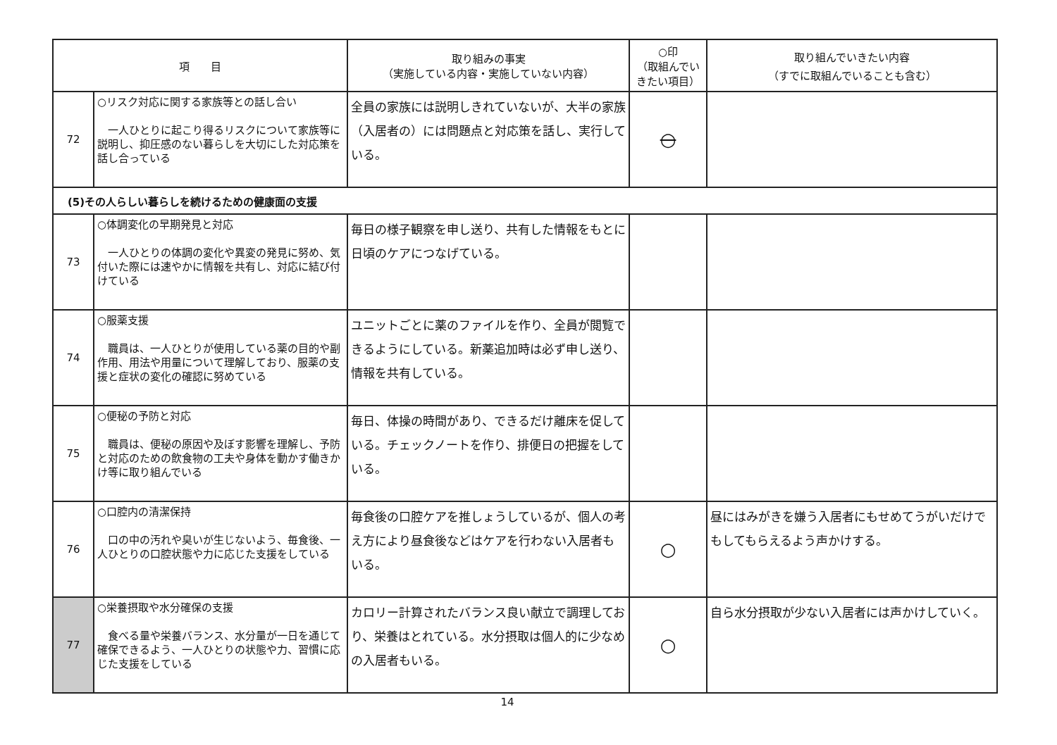| 項 目 | | 取り組みの事実 （実施している内容・実施していない内容） | ○印 （取組んでいきたい項目） | 取り組んでいきたい内容 （すでに取組んでいることも含む） |
| --- | --- | --- | --- | --- |
| 72 | ○リスク対応に関する家族等との話し合い 一人ひとりに起こり得るリスクについて家族等に説明し、抑圧感のない暮らしを大切にした対応策を話し合っている | 全員の家族には説明しきれていないが、大半の家族（入居者の）には問題点と対応策を話し、実行している。 | ○ | |
| (5)その人らしい暮らしを続けるための健康面の支援 | | | | |
| 73 | ○体調変化の早期発見と対応 一人ひとりの体調の変化や異変の発見に努め、気付いた際には速やかに情報を共有し、対応に結び付けている | 毎日の様子観察を申し送り、共有した情報をもとに日頃のケアにつなげている。 | | |
| 74 | ○服薬支援 職員は、一人ひとりが使用している薬の目的や副作用、用法や用量について理解しており、服薬の支援と症状の変化の確認に努めている | ユニットごとに薬のファイルを作り、全員が閲覧できるようにしている。新薬追加時は必ず申し送り、情報を共有している。 | | |
| 75 | ○便秘の予防と対応 職員は、便秘の原因や及ぼす影響を理解し、予防と対応のための飲食物の工夫や身体を動かす働きかけ等に取り組んでいる | 毎日、体操の時間があり、できるだけ離床を促している。チェックノートを作り、排便日の把握をしている。 | | |
| 76 | ○口腔内の清潔保持 口の中の汚れや臭いが生じないよう、毎食後、一人ひとりの口腔状態や力に応じた支援をしている | 毎食後の口腔ケアを推しょうしているが、個人の考え方により昼食後などはケアを行わない入居者もいる。 | ○ | 昼にはみがきを嫌う入居者にもせめてうがいだけでもしてもらえるよう声かけする。 |
| 77 | ○栄養摂取や水分確保の支援 食べる量や栄養バランス、水分量が一日を通じて確保できるよう、一人ひとりの状態や力、習慣に応じた支援をしている | カロリー計算されたバランス良い献立で調理しており、栄養はとれている。水分摂取は個人的に少なめの入居者もいる。 | ○ | 自ら水分摂取が少ない入居者には声かけしていく。 |
14